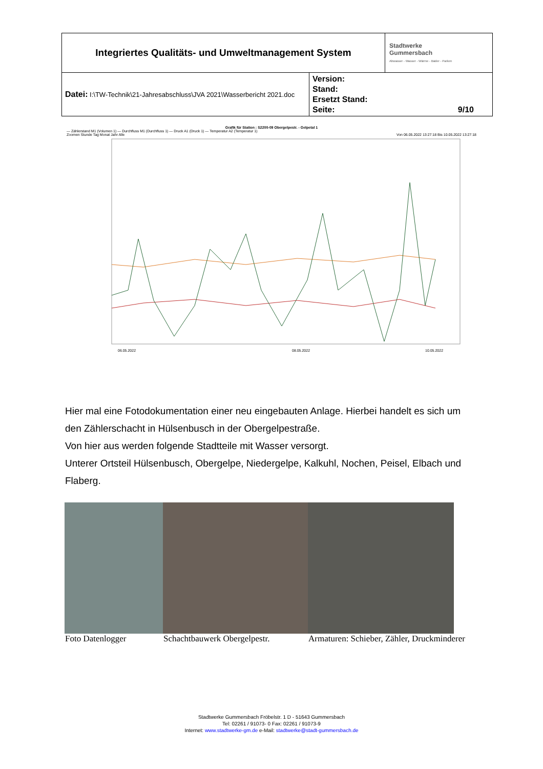| Integriertes Qualitäts- und Umweltmanagement System | | Stadtwerke Gummersbach Abwasser - Wasser - Wärme - Bäder - Parken |
| Datei: I:\TW-Technik\21-Jahresabschluss\JVA 2021\Wasserbericht 2021.doc | Version: Stand: Ersetzt Stand: Seite: 9/10 | |
Grafik für Station : S2200-09 Obergelpestr. - Gelpetal 1
— Zählerstand M1 (Volumen 1) — Durchfluss M1 (Durchfluss 1) — Druck A1 (Druck 1) — Temperatur A2 (Temperatur 1)
Zoomen Stunde Tag Monat Jahr Alle Von 06.05.2022 13:27:18 Bis 10.05.2022 13:27:18
06.05.2022
08.05.2022
10.05.2022
Hier mal eine Fotodokumentation einer neu eingebauten Anlage. Hierbei handelt es sich um den Zählerschacht in Hülsenbusch in der Obergelpestraße.
Von hier aus werden folgende Stadtteile mit Wasser versorgt.
Unterer Ortsteil Hülsenbusch, Obergelpe, Niedergelpe, Kalkuhl, Nochen, Peisel, Elbach und Flaberg.
Foto Datenlogger Schachtbauwerk Obergelpestr.
Armaturen: Schieber, Zähler, Druckminderer
Stadtwerke Gummersbach Fröbelstr. 1 D - 51643 Gummersbach
Tel: 02261 / 91073- 0 Fax: 02261 / 91073-9
Internet: www.stadtwerke-gm.de e-Mail: stadtwerke@stadt-gummersbach.de